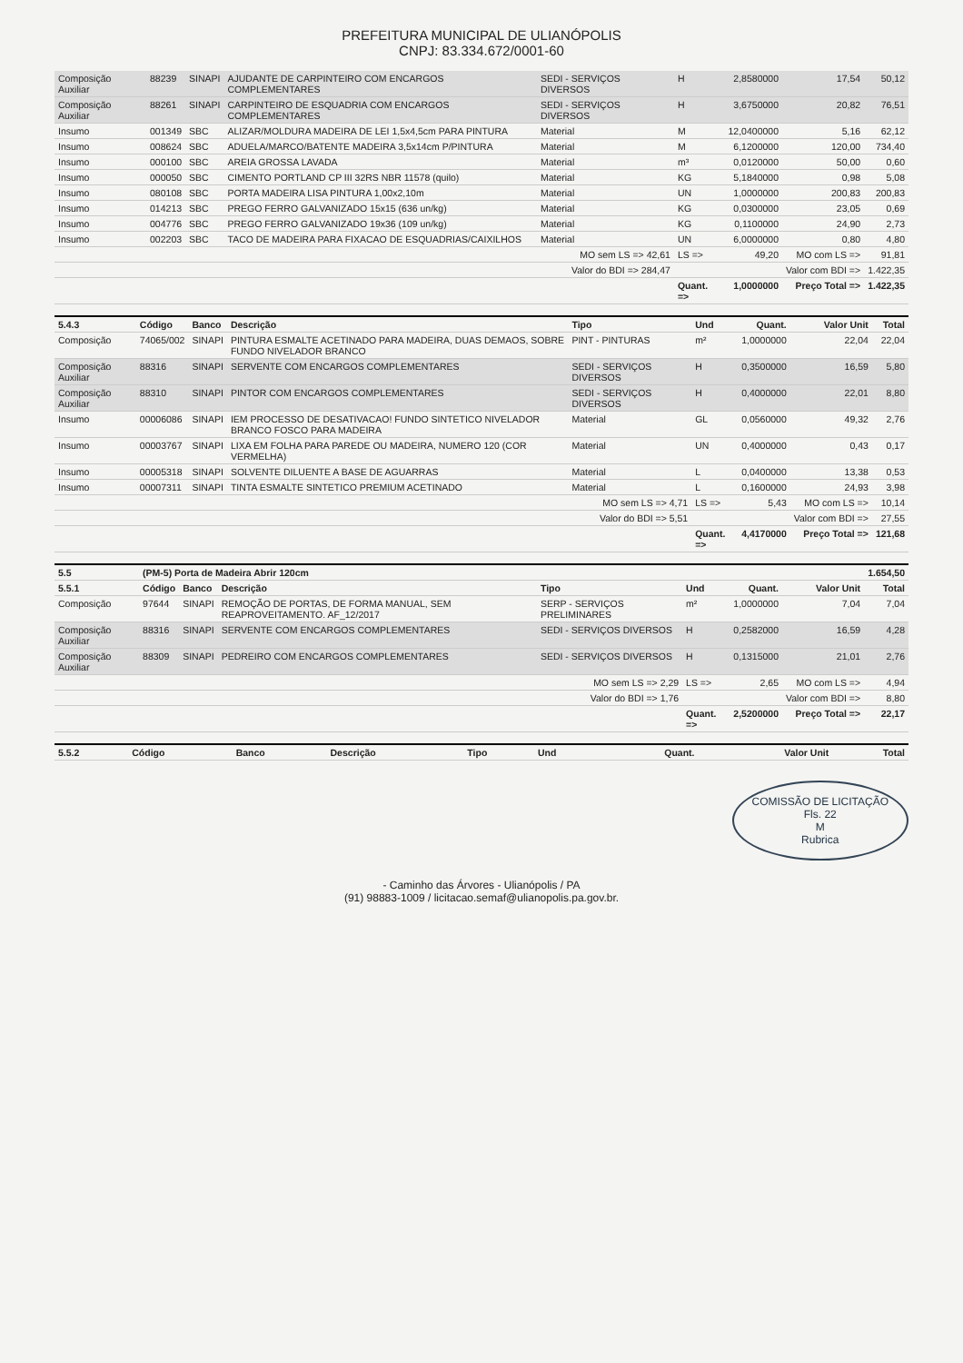PREFEITURA MUNICIPAL DE ULIANÓPOLIS
CNPJ: 83.334.672/0001-60
| Composição Auxiliar | 88239 | SINAPI | AJUDANTE DE CARPINTEIRO COM ENCARGOS COMPLEMENTARES | SEDI - SERVIÇOS DIVERSOS | H | 2,8580000 | 17,54 | 50,12 |
| Composição Auxiliar | 88261 | SINAPI | CARPINTEIRO DE ESQUADRIA COM ENCARGOS COMPLEMENTARES | SEDI - SERVIÇOS DIVERSOS | H | 3,6750000 | 20,82 | 76,51 |
| Insumo | 001349 | SBC | ALIZAR/MOLDURA MADEIRA DE LEI 1,5x4,5cm PARA PINTURA | Material | M | 12,0400000 | 5,16 | 62,12 |
| Insumo | 008624 | SBC | ADUELA/MARCO/BATENTE MADEIRA 3,5x14cm P/PINTURA | Material | M | 6,1200000 | 120,00 | 734,40 |
| Insumo | 000100 | SBC | AREIA GROSSA LAVADA | Material | m³ | 0,0120000 | 50,00 | 0,60 |
| Insumo | 000050 | SBC | CIMENTO PORTLAND CP III 32RS NBR 11578 (quilo) | Material | KG | 5,1840000 | 0,98 | 5,08 |
| Insumo | 080108 | SBC | PORTA MADEIRA LISA PINTURA 1,00x2,10m | Material | UN | 1,0000000 | 200,83 | 200,83 |
| Insumo | 014213 | SBC | PREGO FERRO GALVANIZADO 15x15 (636 un/kg) | Material | KG | 0,0300000 | 23,05 | 0,69 |
| Insumo | 004776 | SBC | PREGO FERRO GALVANIZADO 19x36 (109 un/kg) | Material | KG | 0,1100000 | 24,90 | 2,73 |
| Insumo | 002203 | SBC | TACO DE MADEIRA PARA FIXACAO DE ESQUADRIAS/CAIXILHOS | Material | UN | 6,0000000 | 0,80 | 4,80 |
| | | | | MO sem LS => 42,61 | LS => | 49,20 | MO com LS => | 91,81 |
| | | | | Valor do BDI => 284,47 | | | Valor com BDI => | 1.422,35 |
| | | | | | Quant. => | 1,0000000 | Preço Total => | 1.422,35 |
| 5.4.3 | Código | Banco | Descrição | Tipo | Und | Quant. | Valor Unit | Total |
| --- | --- | --- | --- | --- | --- | --- | --- | --- |
| Composição | 74065/002 | SINAPI | PINTURA ESMALTE ACETINADO PARA MADEIRA, DUAS DEMAOS, SOBRE FUNDO NIVELADOR BRANCO | PINT - PINTURAS | m² | 1,0000000 | 22,04 | 22,04 |
| Composição Auxiliar | 88316 | SINAPI | SERVENTE COM ENCARGOS COMPLEMENTARES | SEDI - SERVIÇOS DIVERSOS | H | 0,3500000 | 16,59 | 5,80 |
| Composição Auxiliar | 88310 | SINAPI | PINTOR COM ENCARGOS COMPLEMENTARES | SEDI - SERVIÇOS DIVERSOS | H | 0,4000000 | 22,01 | 8,80 |
| Insumo | 00006086 | SINAPI | IEM PROCESSO DE DESATIVACAO! FUNDO SINTETICO NIVELADOR BRANCO FOSCO PARA MADEIRA | Material | GL | 0,0560000 | 49,32 | 2,76 |
| Insumo | 00003767 | SINAPI | LIXA EM FOLHA PARA PAREDE OU MADEIRA, NUMERO 120 (COR VERMELHA) | Material | UN | 0,4000000 | 0,43 | 0,17 |
| Insumo | 00005318 | SINAPI | SOLVENTE DILUENTE A BASE DE AGUARRAS | Material | L | 0,0400000 | 13,38 | 0,53 |
| Insumo | 00007311 | SINAPI | TINTA ESMALTE SINTETICO PREMIUM ACETINADO | Material | L | 0,1600000 | 24,93 | 3,98 |
| | | | | MO sem LS => 4,71 | LS => | 5,43 | MO com LS => | 10,14 |
| | | | | Valor do BDI => 5,51 | | | Valor com BDI => | 27,55 |
| | | | | | Quant. => | 4,4170000 | Preço Total => | 121,68 |
| 5.5 | (PM-5) Porta de Madeira Abrir 120cm | | | | | | | 1.654,50 |
| 5.5.1 | Código | Banco | Descrição | Tipo | Und | Quant. | Valor Unit | Total |
| Composição | 97644 | SINAPI | REMOÇÃO DE PORTAS, DE FORMA MANUAL, SEM REAPROVEITAMENTO. AF_12/2017 | SERP - SERVIÇOS PRELIMINARES | m² | 1,0000000 | 7,04 | 7,04 |
| Composição Auxiliar | 88316 | SINAPI | SERVENTE COM ENCARGOS COMPLEMENTARES | SEDI - SERVIÇOS DIVERSOS | H | 0,2582000 | 16,59 | 4,28 |
| Composição Auxiliar | 88309 | SINAPI | PEDREIRO COM ENCARGOS COMPLEMENTARES | SEDI - SERVIÇOS DIVERSOS | H | 0,1315000 | 21,01 | 2,76 |
| | | | | MO sem LS => 2,29 | LS => | 2,65 | MO com LS => | 4,94 |
| | | | | Valor do BDI => 1,76 | | | Valor com BDI => | 8,80 |
| | | | | | Quant. => | 2,5200000 | Preço Total => | 22,17 |
| 5.5.2 | Código | Banco | Descrição | Tipo | Und | Quant. | Valor Unit | Total |
| --- | --- | --- | --- | --- | --- | --- | --- | --- |
COMISSÃO DE LICITAÇÃO
Fls. 22
M
Rubrica
- Caminho das Árvores - Ulianópolis / PA
(91) 98883-1009 / licitacao.semaf@ulianopolis.pa.gov.br.